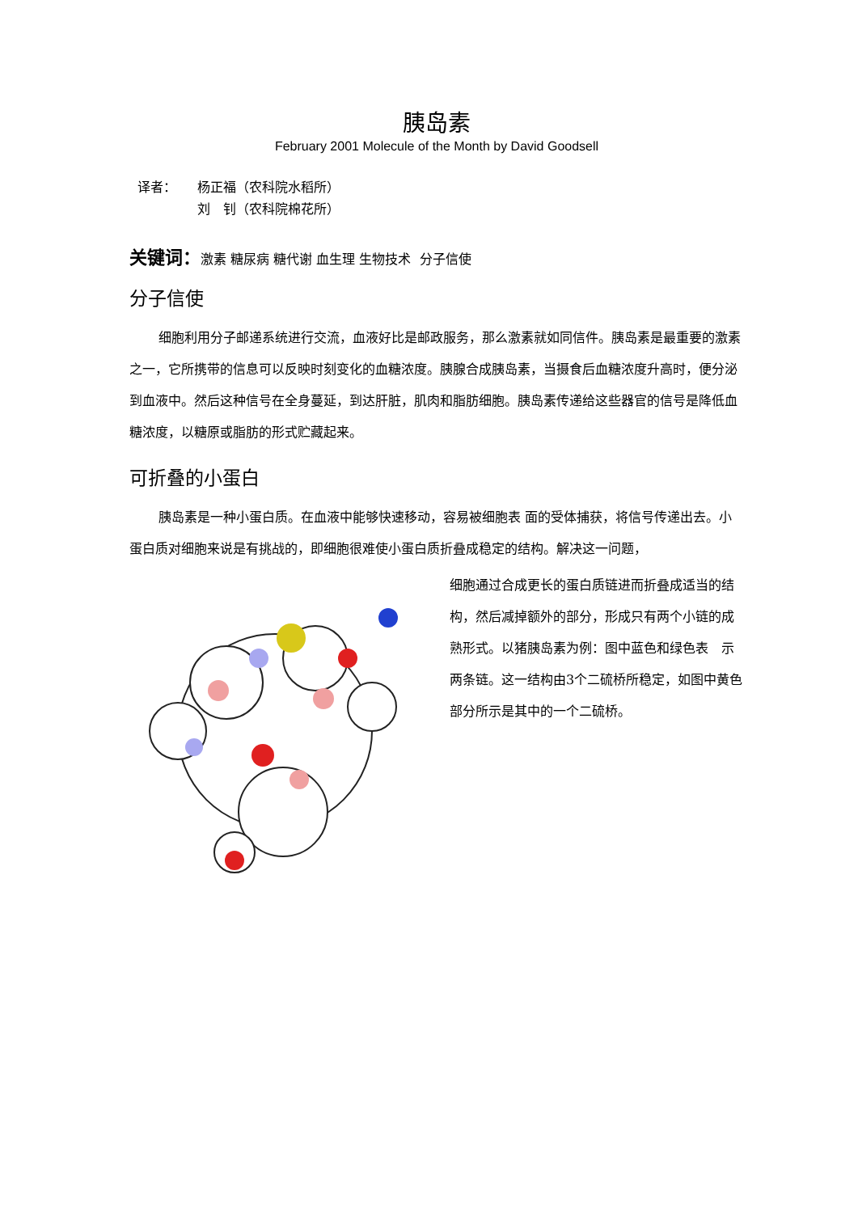胰岛素
February 2001 Molecule of the Month by David Goodsell
译者： 杨正福（农科院水稻所）
刘　钊（农科院棉花所）
关键词：激素 糖尿病 糖代谢 血生理 生物技术 分子信使
分子信使
细胞利用分子邮递系统进行交流，血液好比是邮政服务，那么激素就如同信件。胰岛素是最重要的激素之一，它所携带的信息可以反映时刻变化的血糖浓度。胰腺合成胰岛素，当摄食后血糖浓度升高时，便分泌到血液中。然后这种信号在全身蔓延，到达肝脏，肌肉和脂肪细胞。胰岛素传递给这些器官的信号是降低血糖浓度，以糖原或脂肪的形式贮藏起来。
可折叠的小蛋白
胰岛素是一种小蛋白质。在血液中能够快速移动，容易被细胞表 面的受体捕获，将信号传递出去。小蛋白质对细胞来说是有挑战的，即细胞很难使小蛋白质折叠成稳定的结构。解决这一问题，
细胞通过合成更长的蛋白质链进而折叠成适当的结构，然后减掉额外的部分，形成只有两个小链的成熟形式。以猪胰岛素为例：图中蓝色和绿色表　示两条链。这一结构由3个二硫桥所稳定，如图中黄色部分所示是其中的一个二硫桥。